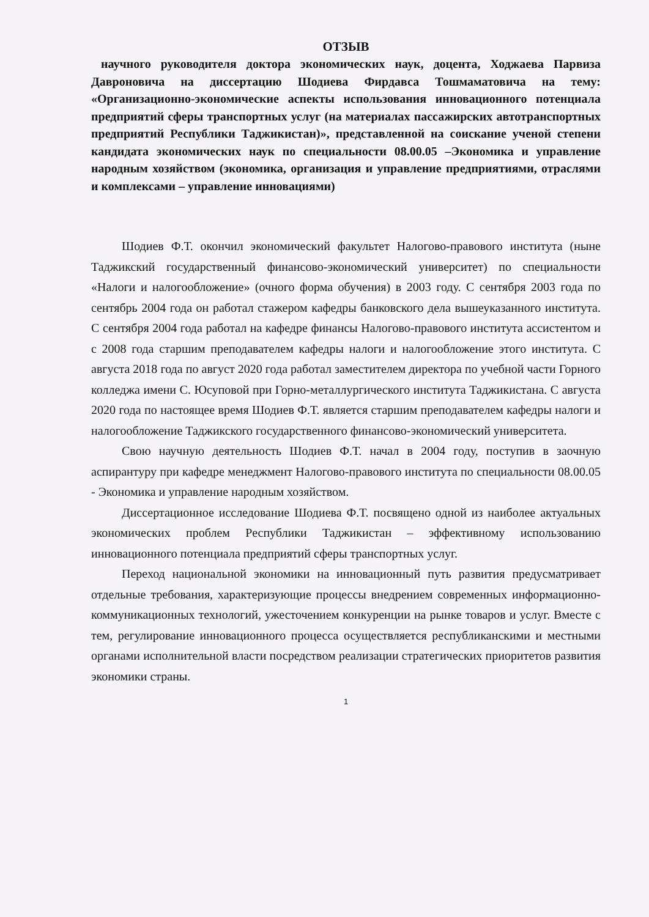ОТЗЫВ
научного руководителя доктора экономических наук, доцента, Ходжаева Парвиза Давроновича на диссертацию Шодиева Фирдавса Тошмаматовича на тему: «Организационно-экономические аспекты использования инновационного потенциала предприятий сферы транспортных услуг (на материалах пассажирских автотранспортных предприятий Республики Таджикистан)», представленной на соискание ученой степени кандидата экономических наук по специальности 08.00.05 –Экономика и управление народным хозяйством (экономика, организация и управление предприятиями, отраслями и комплексами – управление инновациями)
Шодиев Ф.Т. окончил экономический факультет Налогово-правового института (ныне Таджикский государственный финансово-экономический университет) по специальности «Налоги и налогообложение» (очного форма обучения) в 2003 году. С сентября 2003 года по сентябрь 2004 года он работал стажером кафедры банковского дела вышеуказанного института. С сентября 2004 года работал на кафедре финансы Налогово-правового института ассистентом и с 2008 года старшим преподавателем кафедры налоги и налогообложение этого института. С августа 2018 года по август 2020 года работал заместителем директора по учебной части Горного колледжа имени С. Юсуповой при Горно-металлургического института Таджикистана. С августа 2020 года по настоящее время Шодиев Ф.Т. является старшим преподавателем кафедры налоги и налогообложение Таджикского государственного финансово-экономический университета.
Свою научную деятельность Шодиев Ф.Т. начал в 2004 году, поступив в заочную аспирантуру при кафедре менеджмент Налогово-правового института по специальности 08.00.05 - Экономика и управление народным хозяйством.
Диссертационное исследование Шодиева Ф.Т. посвящено одной из наиболее актуальных экономических проблем Республики Таджикистан – эффективному использованию инновационного потенциала предприятий сферы транспортных услуг.
Переход национальной экономики на инновационный путь развития предусматривает отдельные требования, характеризующие процессы внедрением современных информационно-коммуникационных технологий, ужесточением конкуренции на рынке товаров и услуг. Вместе с тем, регулирование инновационного процесса осуществляется республиканскими и местными органами исполнительной власти посредством реализации стратегических приоритетов развития экономики страны.
1